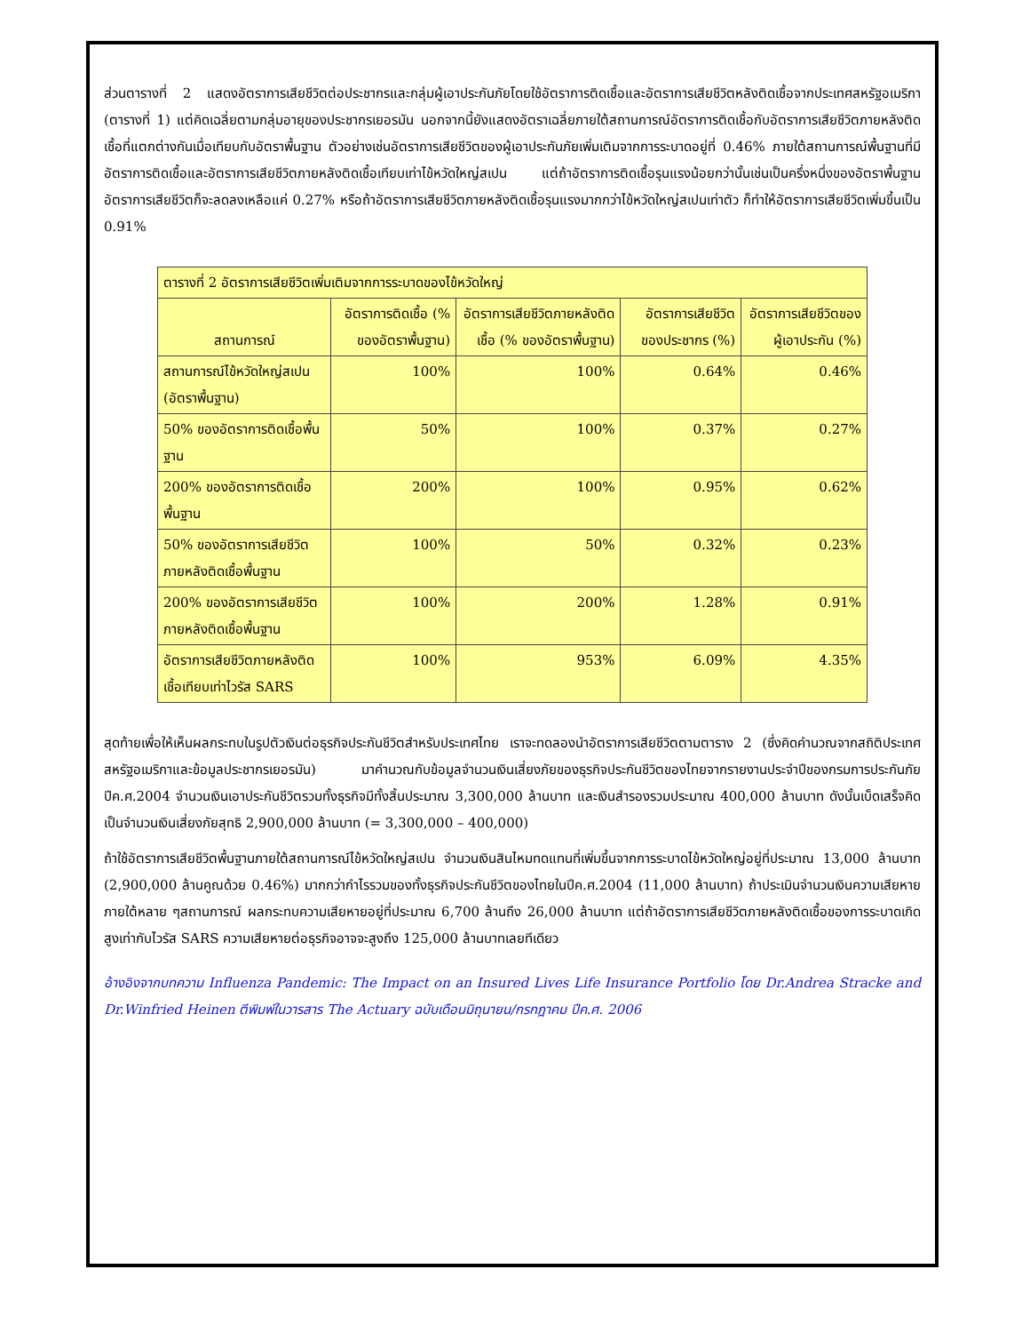ส่วนตารางที่ 2 แสดงอัตราการเสียชีวิตต่อประชากรและกลุ่มผู้เอาประกันภัยโดยใช้อัตราการติดเชื้อและอัตราการเสียชีวิตหลังติดเชื้อจากประเทศสหรัฐอเมริกา (ตารางที่ 1) แต่คิดเฉลี่ยตามกลุ่มอายุของประชากรเยอรมัน นอกจากนี้ยังแสดงอัตราเฉลี่ยภายใต้สถานการณ์อัตราการติดเชื้อกับอัตราการเสียชีวิตภายหลังติดเชื้อที่แตกต่างกันเมื่อเทียบกับอัตราพื้นฐาน ตัวอย่างเช่นอัตราการเสียชีวิตของผู้เอาประกันภัยเพิ่มเติมจากการระบาดอยู่ที่ 0.46% ภายใต้สถานการณ์พื้นฐานที่มีอัตราการติดเชื้อและอัตราการเสียชีวิตภายหลังติดเชื้อเทียบเท่าไข้หวัดใหญ่สเปน แต่ถ้าอัตราการติดเชื้อรุนแรงน้อยกว่านั้นเช่นเป็นครึ่งหนึ่งของอัตราพื้นฐาน อัตราการเสียชีวิตก็จะลดลงเหลือแค่ 0.27% หรือถ้าอัตราการเสียชีวิตภายหลังติดเชื้อรุนแรงมากกว่าไข้หวัดใหญ่สเปนเท่าตัว ก็ทำให้อัตราการเสียชีวิตเพิ่มขึ้นเป็น 0.91%
| ตารางที่ 2 อัตราการเสียชีวิตเพิ่มเติมจากการระบาดของไข้หวัดใหญ่ | | | | |
| --- | --- | --- | --- | --- |
| สถานการณ์ | อัตราการติดเชื้อ (% ของอัตราพื้นฐาน) | อัตราการเสียชีวิตภายหลังติดเชื้อ (% ของอัตราพื้นฐาน) | อัตราการเสียชีวิตของประชากร (%) | อัตราการเสียชีวิตของผู้เอาประกัน (%) |
| สถานการณ์ไข้หวัดใหญ่สเปน (อัตราพื้นฐาน) | 100% | 100% | 0.64% | 0.46% |
| 50% ของอัตราการติดเชื้อพื้นฐาน | 50% | 100% | 0.37% | 0.27% |
| 200% ของอัตราการติดเชื้อพื้นฐาน | 200% | 100% | 0.95% | 0.62% |
| 50% ของอัตราการเสียชีวิตภายหลังติดเชื้อพื้นฐาน | 100% | 50% | 0.32% | 0.23% |
| 200% ของอัตราการเสียชีวิตภายหลังติดเชื้อพื้นฐาน | 100% | 200% | 1.28% | 0.91% |
| อัตราการเสียชีวิตภายหลังติดเชื้อเทียบเท่าไวรัส SARS | 100% | 953% | 6.09% | 4.35% |
สุดท้ายเพื่อให้เห็นผลกระทบในรูปตัวเงินต่อธุรกิจประกันชีวิตสำหรับประเทศไทย เราจะทดลองนำอัตราการเสียชีวิตตามตาราง 2 (ซึ่งคิดคำนวณจากสถิติประเทศสหรัฐอเมริกาและข้อมูลประชากรเยอรมัน) มาคำนวณกับข้อมูลจำนวนเงินเสี่ยงภัยของธุรกิจประกันชีวิตของไทยจากรายงานประจำปีของกรมการประกันภัยปีค.ศ.2004 จำนวนเงินเอาประกันชีวิตรวมทั้งธุรกิจมีทั้งสิ้นประมาณ 3,300,000 ล้านบาท และเงินสำรองรวมประมาณ 400,000 ล้านบาท ดังนั้นเบ็ดเสร็จคิดเป็นจำนวนเงินเสี่ยงภัยสุทธิ 2,900,000 ล้านบาท (= 3,300,000 – 400,000)
ถ้าใช้อัตราการเสียชีวิตพื้นฐานภายใต้สถานการณ์ไข้หวัดใหญ่สเปน จำนวนเงินสินไหมทดแทนที่เพิ่มขึ้นจากการระบาดไข้หวัดใหญ่อยู่ที่ประมาณ 13,000 ล้านบาท (2,900,000 ล้านคูณด้วย 0.46%) มากกว่ากำไรรวมของทั้งธุรกิจประกันชีวิตของไทยในปีค.ศ.2004 (11,000 ล้านบาท) ถ้าประเมินจำนวนเงินความเสียหายภายใต้หลาย ๆสถานการณ์ ผลกระทบความเสียหายอยู่ที่ประมาณ 6,700 ล้านถึง 26,000 ล้านบาท แต่ถ้าอัตราการเสียชีวิตภายหลังติดเชื้อของการระบาดเกิดสูงเท่ากับไวรัส SARS ความเสียหายต่อธุรกิจอาจจะสูงถึง 125,000 ล้านบาทเลยทีเดียว
อ้างอิงจากบทความ Influenza Pandemic: The Impact on an Insured Lives Life Insurance Portfolio โดย Dr.Andrea Stracke and Dr.Winfried Heinen ตีพิมพ์ในวารสาร The Actuary ฉบับเดือนมิถุนายน/กรกฎาคม ปีค.ศ. 2006